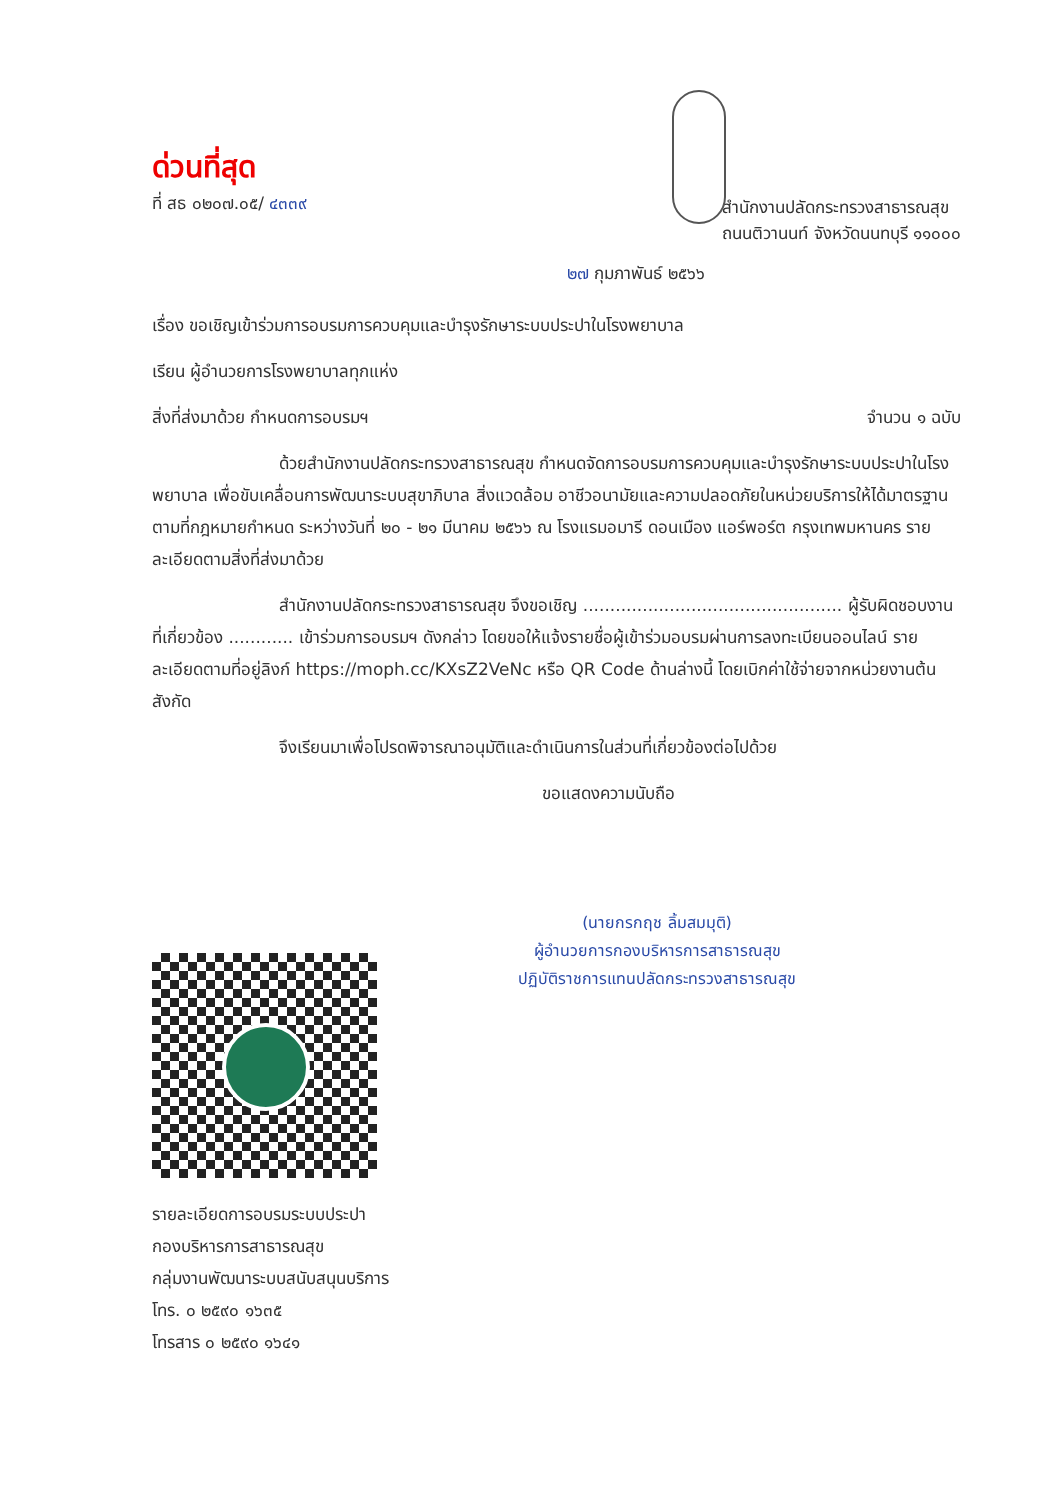ด่วนที่สุด
ที่ สธ ๐๒๐๗.๐๕/ ๔๓๓๙
สำนักงานปลัดกระทรวงสาธารณสุข
ถนนติวานนท์ จังหวัดนนทบุรี ๑๑๐๐๐
๒๗ กุมภาพันธ์ ๒๕๖๖
เรื่อง ขอเชิญเข้าร่วมการอบรมการควบคุมและบำรุงรักษาระบบประปาในโรงพยาบาล
เรียน ผู้อำนวยการโรงพยาบาลทุกแห่ง
สิ่งที่ส่งมาด้วย กำหนดการอบรมฯ จำนวน ๑ ฉบับ
ด้วยสำนักงานปลัดกระทรวงสาธารณสุข กำหนดจัดการอบรมการควบคุมและบำรุงรักษาระบบประปาในโรงพยาบาล เพื่อขับเคลื่อนการพัฒนาระบบสุขาภิบาล สิ่งแวดล้อม อาชีวอนามัยและความปลอดภัยในหน่วยบริการให้ได้มาตรฐานตามที่กฎหมายกำหนด ระหว่างวันที่ ๒๐ - ๒๑ มีนาคม ๒๕๖๖ ณ โรงแรมอมารี ดอนเมือง แอร์พอร์ต กรุงเทพมหานคร รายละเอียดตามสิ่งที่ส่งมาด้วย
สำนักงานปลัดกระทรวงสาธารณสุข จึงขอเชิญ ................................................ ผู้รับผิดชอบงานที่เกี่ยวข้อง ............ เข้าร่วมการอบรมฯ ดังกล่าว โดยขอให้แจ้งรายชื่อผู้เข้าร่วมอบรมผ่านการลงทะเบียนออนไลน์ รายละเอียดตามที่อยู่ลิงก์ https://moph.cc/KXsZ2VeNc หรือ QR Code ด้านล่างนี้ โดยเบิกค่าใช้จ่ายจากหน่วยงานต้นสังกัด
จึงเรียนมาเพื่อโปรดพิจารณาอนุมัติและดำเนินการในส่วนที่เกี่ยวข้องต่อไปด้วย
ขอแสดงความนับถือ
(นายกรกฤช ลิ้มสมมุติ)
ผู้อำนวยการกองบริหารการสาธารณสุข
ปฏิบัติราชการแทนปลัดกระทรวงสาธารณสุข
รายละเอียดการอบรมระบบประปา
กองบริหารการสาธารณสุข
กลุ่มงานพัฒนาระบบสนับสนุนบริการ
โทร. ๐ ๒๕๙๐ ๑๖๓๕
โทรสาร ๐ ๒๕๙๐ ๑๖๔๑